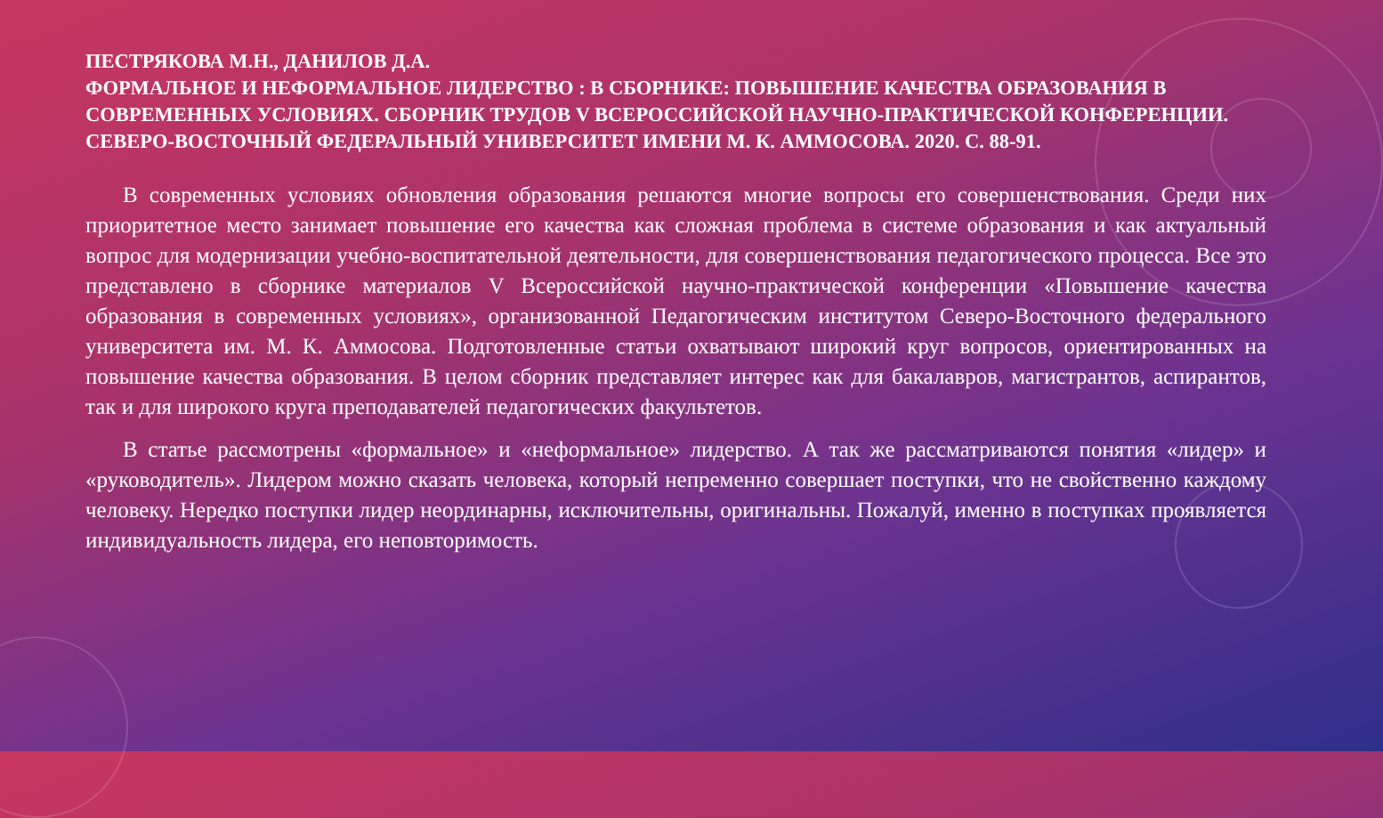ПЕСТРЯКОВА М.Н., ДАНИЛОВ Д.А.
ФОРМАЛЬНОЕ И НЕФОРМАЛЬНОЕ ЛИДЕРСТВО : В СБОРНИКЕ: ПОВЫШЕНИЕ КАЧЕСТВА ОБРАЗОВАНИЯ В СОВРЕМЕННЫХ УСЛОВИЯХ. СБОРНИК ТРУДОВ V ВСЕРОССИЙСКОЙ НАУЧНО-ПРАКТИЧЕСКОЙ КОНФЕРЕНЦИИ. СЕВЕРО-ВОСТОЧНЫЙ ФЕДЕРАЛЬНЫЙ УНИВЕРСИТЕТ ИМЕНИ М. К. АММОСОВА. 2020. С. 88-91.
В современных условиях обновления образования решаются многие вопросы его совершенствования. Среди них приоритетное место занимает повышение его качества как сложная проблема в системе образования и как актуальный вопрос для модернизации учебно-воспитательной деятельности, для совершенствования педагогического процесса. Все это представлено в сборнике материалов V Всероссийской научно-практической конференции «Повышение качества образования в современных условиях», организованной Педагогическим институтом Северо-Восточного федерального университета им. М. К. Аммосова. Подготовленные статьи охватывают широкий круг вопросов, ориентированных на повышение качества образования. В целом сборник представляет интерес как для бакалавров, магистрантов, аспирантов, так и для широкого круга преподавателей педагогических факультетов.
В статье рассмотрены «формальное» и «неформальное» лидерство. А так же рассматриваются понятия «лидер» и «руководитель». Лидером можно сказать человека, который непременно совершает поступки, что не свойственно каждому человеку. Нередко поступки лидер неординарны, исключительны, оригинальны. Пожалуй, именно в поступках проявляется индивидуальность лидера, его неповторимость.